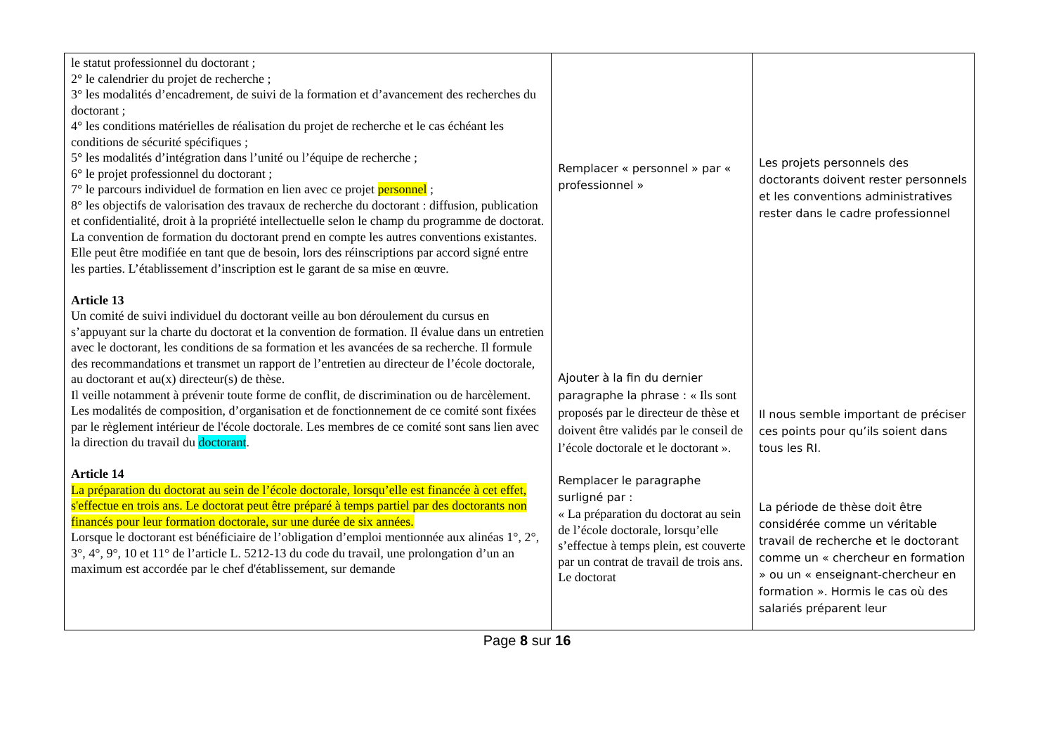| le statut professionnel du doctorant ; 2° le calendrier du projet de recherche ; 3° les modalités d’encadrement, de suivi de la formation et d’avancement des recherches du doctorant ; 4° les conditions matérielles de réalisation du projet de recherche et le cas échéant les conditions de sécurité spécifiques ; 5° les modalités d’intégration dans l’unité ou l’équipe de recherche ; 6° le projet professionnel du doctorant ; 7° le parcours individuel de formation en lien avec ce projet personnel ; 8° les objectifs de valorisation des travaux de recherche du doctorant : diffusion, publication et confidentialité, droit à la propriété intellectuelle selon le champ du programme de doctorat. La convention de formation du doctorant prend en compte les autres conventions existantes. Elle peut être modifiée en tant que de besoin, lors des réinscriptions par accord signé entre les parties. L’établissement d’inscription est le garant de sa mise en œuvre. Article 13 Un comité de suivi individuel du doctorant veille au bon déroulement du cursus en s’appuyant sur la charte du doctorat et la convention de formation. Il évalue dans un entretien avec le doctorant, les conditions de sa formation et les avancées de sa recherche. Il formule des recommandations et transmet un rapport de l’entretien au directeur de l’école doctorale, au doctorant et au(x) directeur(s) de thèse. Il veille notamment à prévenir toute forme de conflit, de discrimination ou de harcèlement. Les modalités de composition, d’organisation et de fonctionnement de ce comité sont fixées par le règlement intérieur de l'école doctorale. Les membres de ce comité sont sans lien avec la direction du travail du doctorant . Article 14 La préparation du doctorat au sein de l’école doctorale, lorsqu’elle est financée à cet effet, s'effectue en trois ans. Le doctorat peut être préparé à temps partiel par des doctorants non financés pour leur formation doctorale, sur une durée de six années. Lorsque le doctorant est bénéficiaire de l’obligation d’emploi mentionnée aux alinéas 1°, 2°, 3°, 4°, 9°, 10 et 11° de l’article L. 5212-13 du code du travail, une prolongation d’un an maximum est accordée par le chef d'établissement, sur demande | Remplacer « personnel » par « professionnel » Ajouter à la fin du dernier paragraphe la phrase : « Ils sont proposés par le directeur de thèse et doivent être validés par le conseil de l’école doctorale et le doctorant ». Remplacer le paragraphe surligné par : « La préparation du doctorat au sein de l’école doctorale, lorsqu’elle s’effectue à temps plein, est couverte par un contrat de travail de trois ans. Le doctorat | Les projets personnels des doctorants doivent rester personnels et les conventions administratives rester dans le cadre professionnel Il nous semble important de préciser ces points pour qu’ils soient dans tous les RI. La période de thèse doit être considérée comme un véritable travail de recherche et le doctorant comme un « chercheur en formation » ou un « enseignant-chercheur en formation ». Hormis le cas où des salariés préparent leur |
Page 8 sur 16